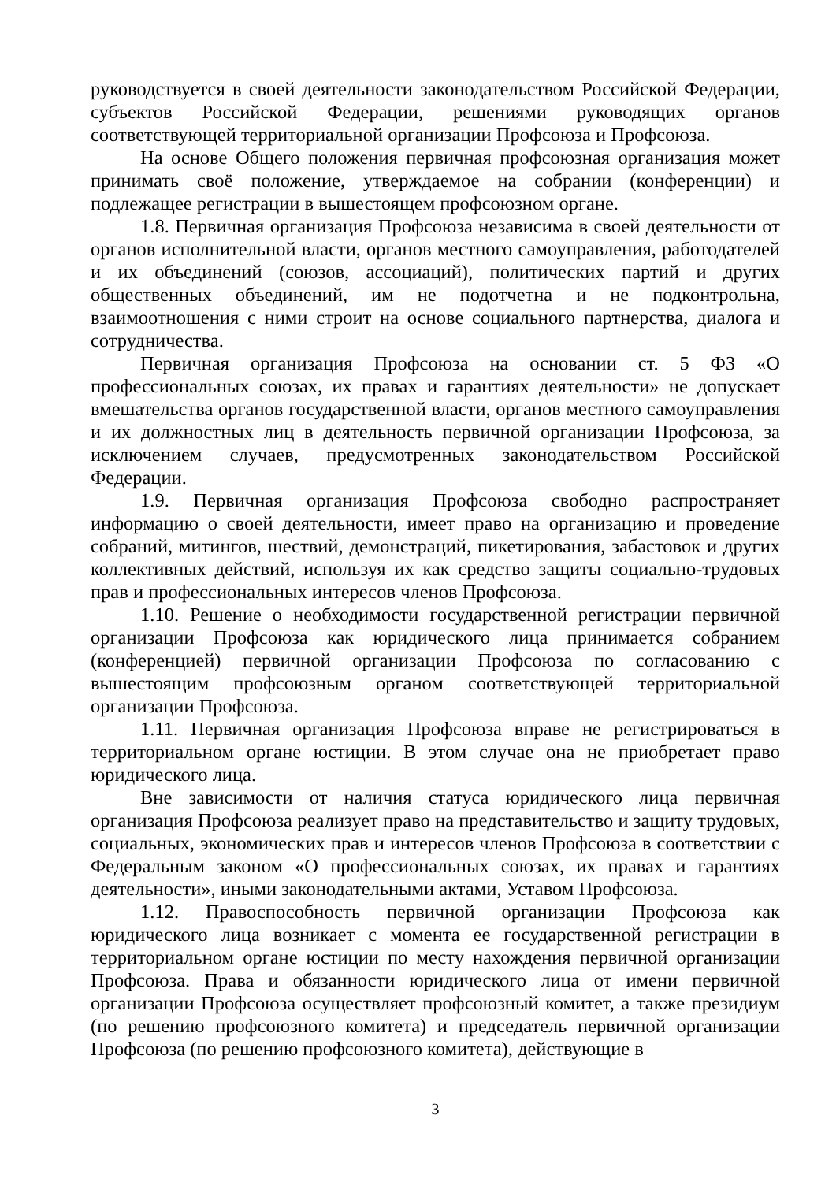руководствуется в своей деятельности законодательством Российской Федерации, субъектов Российской Федерации, решениями руководящих органов соответствующей территориальной организации Профсоюза и Профсоюза.
На основе Общего положения первичная профсоюзная организация может принимать своё положение, утверждаемое на собрании (конференции) и подлежащее регистрации в вышестоящем профсоюзном органе.
1.8. Первичная организация Профсоюза независима в своей деятельности от органов исполнительной власти, органов местного самоуправления, работодателей и их объединений (союзов, ассоциаций), политических партий и других общественных объединений, им не подотчетна и не подконтрольна, взаимоотношения с ними строит на основе социального партнерства, диалога и сотрудничества.
Первичная организация Профсоюза на основании ст. 5 ФЗ «О профессиональных союзах, их правах и гарантиях деятельности» не допускает вмешательства органов государственной власти, органов местного самоуправления и их должностных лиц в деятельность первичной организации Профсоюза, за исключением случаев, предусмотренных законодательством Российской Федерации.
1.9. Первичная организация Профсоюза свободно распространяет информацию о своей деятельности, имеет право на организацию и проведение собраний, митингов, шествий, демонстраций, пикетирования, забастовок и других коллективных действий, используя их как средство защиты социально-трудовых прав и профессиональных интересов членов Профсоюза.
1.10. Решение о необходимости государственной регистрации первичной организации Профсоюза как юридического лица принимается собранием (конференцией) первичной организации Профсоюза по согласованию с вышестоящим профсоюзным органом соответствующей территориальной организации Профсоюза.
1.11. Первичная организация Профсоюза вправе не регистрироваться в территориальном органе юстиции. В этом случае она не приобретает право юридического лица.
Вне зависимости от наличия статуса юридического лица первичная организация Профсоюза реализует право на представительство и защиту трудовых, социальных, экономических прав и интересов членов Профсоюза в соответствии с Федеральным законом «О профессиональных союзах, их правах и гарантиях деятельности», иными законодательными актами, Уставом Профсоюза.
1.12. Правоспособность первичной организации Профсоюза как юридического лица возникает с момента ее государственной регистрации в территориальном органе юстиции по месту нахождения первичной организации Профсоюза. Права и обязанности юридического лица от имени первичной организации Профсоюза осуществляет профсоюзный комитет, а также президиум (по решению профсоюзного комитета) и председатель первичной организации Профсоюза (по решению профсоюзного комитета), действующие в
3